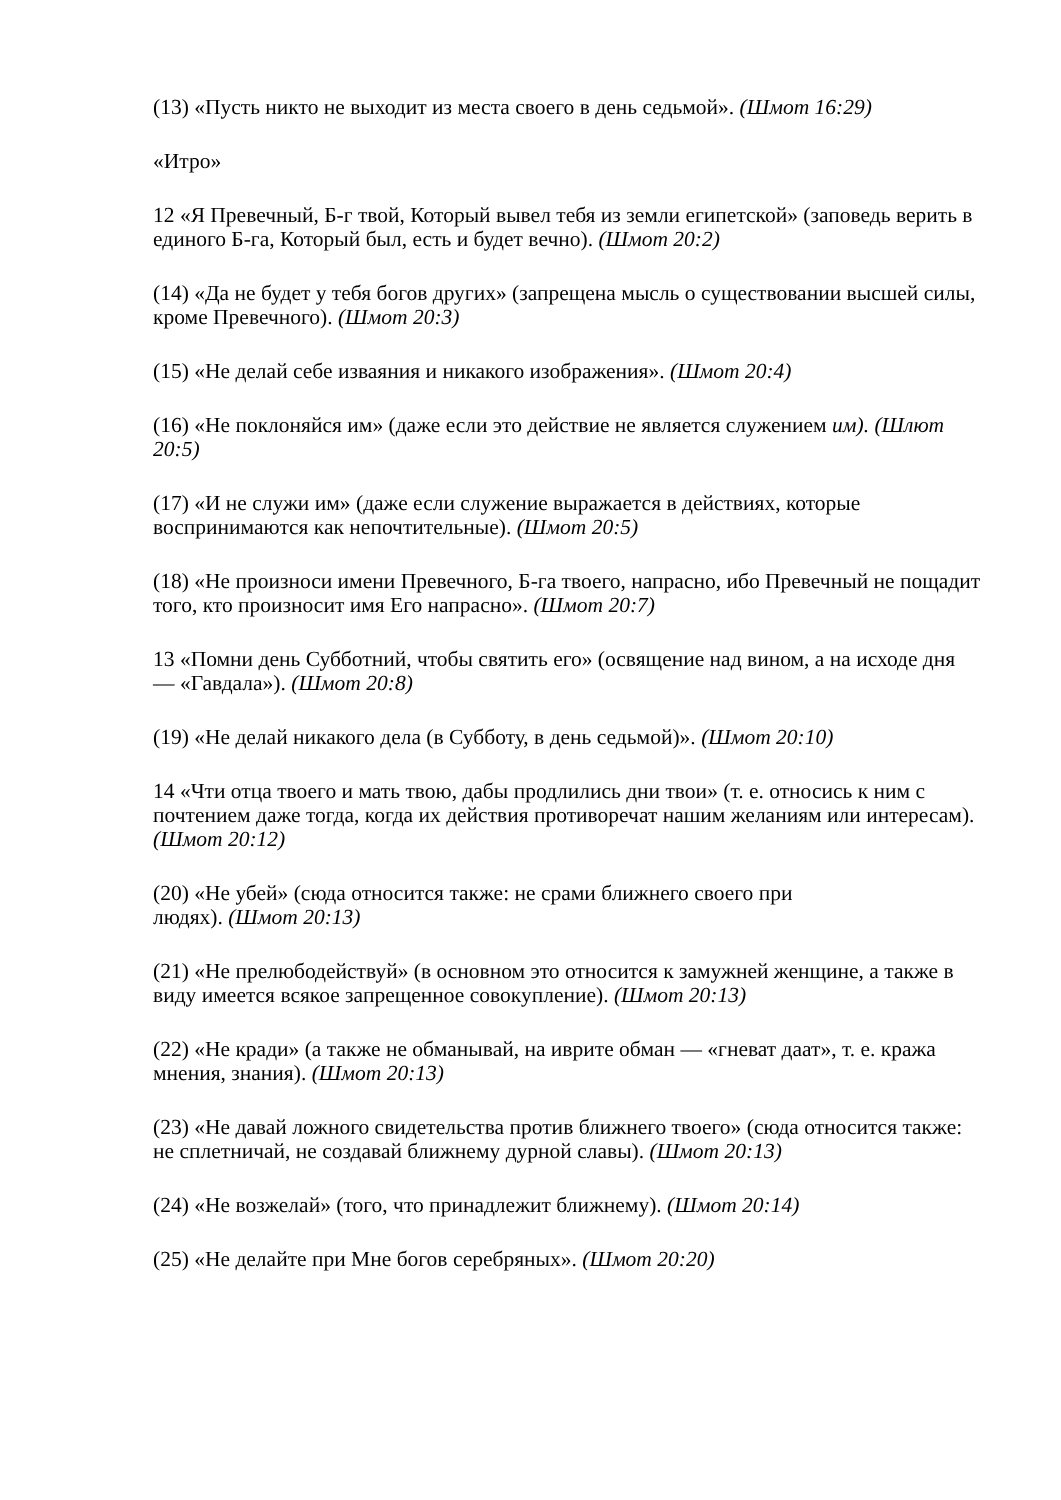(13) «Пусть никто не выходит из места своего в день седьмой». (Шмот 16:29)
«Итро»
12 «Я Превечный, Б-г твой, Который вывел тебя из земли египетской» (заповедь верить в единого Б-га, Который был, есть и будет вечно). (Шмот 20:2)
(14) «Да не будет у тебя богов других» (запрещена мысль о существовании высшей силы, кроме Превечного). (Шмот 20:3)
(15) «Не делай себе изваяния и никакого изображения». (Шмот 20:4)
(16) «Не поклоняйся им» (даже если это действие не является служением им). (Шлют 20:5)
(17) «И не служи им» (даже если служение выражается в действиях, которые воспринимаются как непочтительные). (Шмот 20:5)
(18) «Не произноси имени Превечного, Б-га твоего, напрасно, ибо Превечный не пощадит того, кто произносит имя Его напрасно». (Шмот 20:7)
13 «Помни день Субботний, чтобы святить его» (освящение над вином, а на исходе дня — «Гавдала»). (Шмот 20:8)
(19) «Не делай никакого дела (в Субботу, в день седьмой)». (Шмот 20:10)
14 «Чти отца твоего и мать твою, дабы продлились дни твои» (т. е. относись к ним с почтением даже тогда, когда их действия противоречат нашим желаниям или интересам). (Шмот 20:12)
(20) «Не убей» (сюда относится также: не срами ближнего своего при
людях). (Шмот 20:13)
(21) «Не прелюбодействуй» (в основном это относится к замужней женщине, а также в виду имеется всякое запрещенное совокупление). (Шмот 20:13)
(22) «Не кради» (а также не обманывай, на иврите обман — «гневат даат», т. е. кража мнения, знания). (Шмот 20:13)
(23) «Не давай ложного свидетельства против ближнего твоего» (сюда относится также: не сплетничай, не создавай ближнему дурной славы). (Шмот 20:13)
(24) «Не возжелай» (того, что принадлежит ближнему). (Шмот 20:14)
(25) «Не делайте при Мне богов серебряных». (Шмот 20:20)